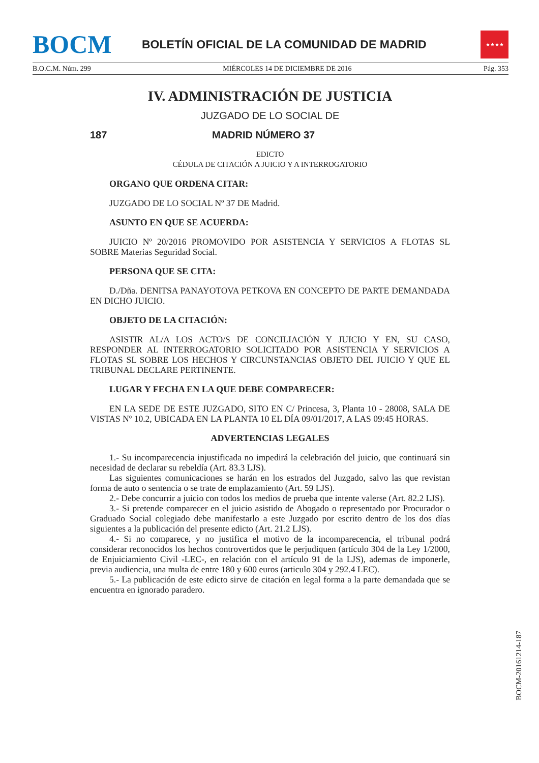BOCM
BOLETÍN OFICIAL DE LA COMUNIDAD DE MADRID
★★★★
B.O.C.M. Núm. 299 MIÉRCOLES 14 DE DICIEMBRE DE 2016 Pág. 353
IV. ADMINISTRACIÓN DE JUSTICIA
JUZGADO DE LO SOCIAL DE
187 MADRID NÚMERO 37
EDICTO
CÉDULA DE CITACIÓN A JUICIO Y A INTERROGATORIO
ORGANO QUE ORDENA CITAR:
JUZGADO DE LO SOCIAL Nº 37 DE Madrid.
ASUNTO EN QUE SE ACUERDA:
JUICIO Nº 20/2016 PROMOVIDO POR ASISTENCIA Y SERVICIOS A FLOTAS SL SOBRE Materias Seguridad Social.
PERSONA QUE SE CITA:
D./Dña. DENITSA PANAYOTOVA PETKOVA EN CONCEPTO DE PARTE DEMANDADA EN DICHO JUICIO.
OBJETO DE LA CITACIÓN:
ASISTIR AL/A LOS ACTO/S DE CONCILIACIÓN Y JUICIO Y EN, SU CASO, RESPONDER AL INTERROGATORIO SOLICITADO POR ASISTENCIA Y SERVICIOS A FLOTAS SL SOBRE LOS HECHOS Y CIRCUNSTANCIAS OBJETO DEL JUICIO Y QUE EL TRIBUNAL DECLARE PERTINENTE.
LUGAR Y FECHA EN LA QUE DEBE COMPARECER:
EN LA SEDE DE ESTE JUZGADO, SITO EN C/ Princesa, 3, Planta 10 - 28008, SALA DE VISTAS Nº 10.2, UBICADA EN LA PLANTA 10 EL DÍA 09/01/2017, A LAS 09:45 HORAS.
ADVERTENCIAS LEGALES
1.- Su incomparecencia injustificada no impedirá la celebración del juicio, que continuará sin necesidad de declarar su rebeldía (Art. 83.3 LJS).
Las siguientes comunicaciones se harán en los estrados del Juzgado, salvo las que revistan forma de auto o sentencia o se trate de emplazamiento (Art. 59 LJS).
2.- Debe concurrir a juicio con todos los medios de prueba que intente valerse (Art. 82.2 LJS).
3.- Si pretende comparecer en el juicio asistido de Abogado o representado por Procurador o Graduado Social colegiado debe manifestarlo a este Juzgado por escrito dentro de los dos días siguientes a la publicación del presente edicto (Art. 21.2 LJS).
4.- Si no comparece, y no justifica el motivo de la incomparecencia, el tribunal podrá considerar reconocidos los hechos controvertidos que le perjudiquen (artículo 304 de la Ley 1/2000, de Enjuiciamiento Civil -LEC-, en relación con el artículo 91 de la LJS), ademas de imponerle, previa audiencia, una multa de entre 180 y 600 euros (articulo 304 y 292.4 LEC).
5.- La publicación de este edicto sirve de citación en legal forma a la parte demandada que se encuentra en ignorado paradero.
BOCM-20161214-187